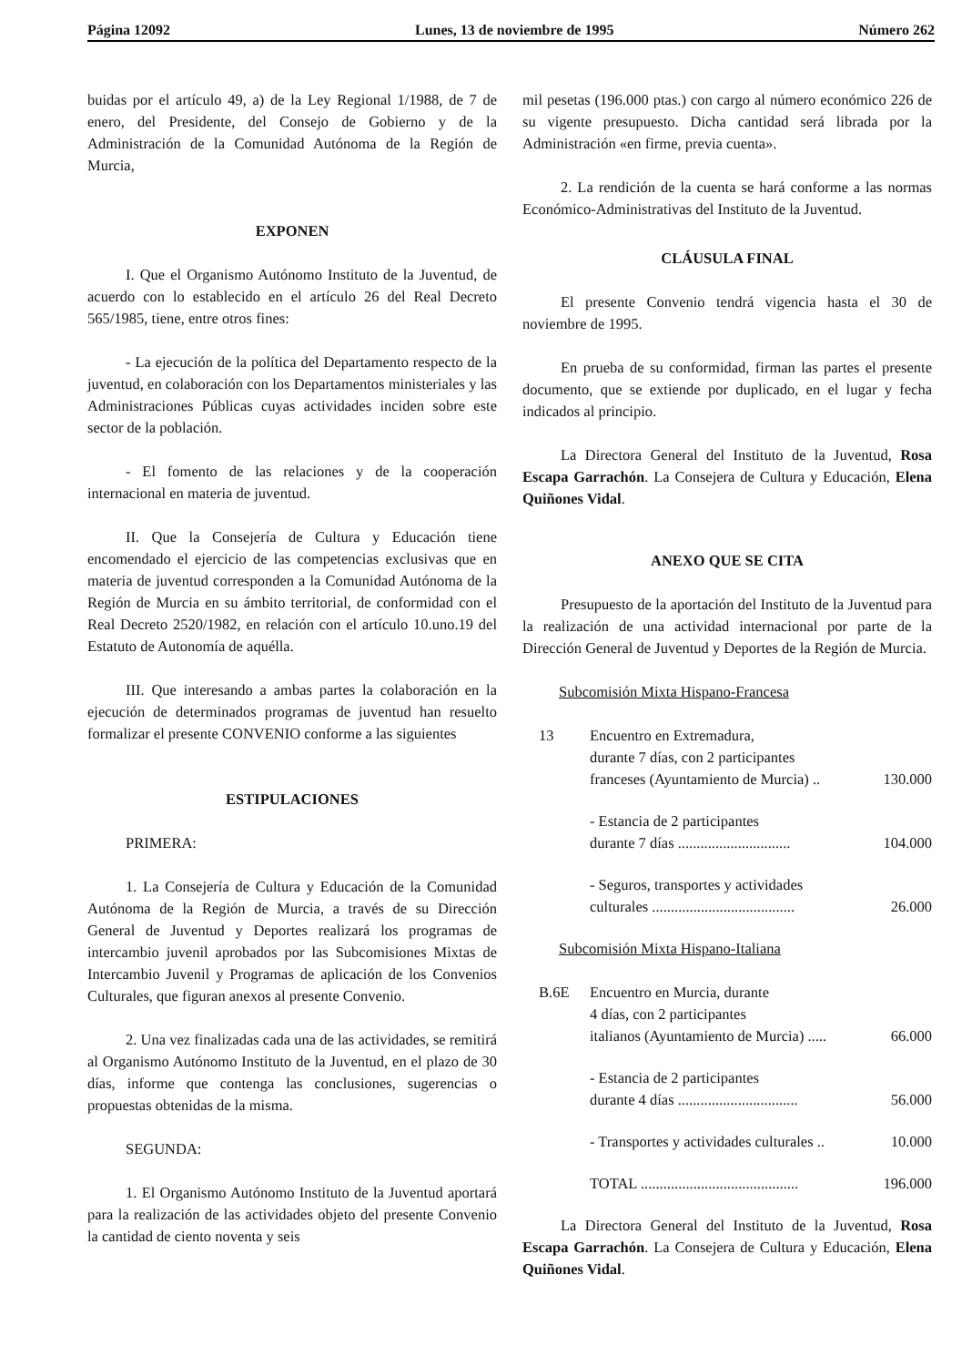Página 12092 Lunes, 13 de noviembre de 1995 Número 262
buidas por el artículo 49, a) de la Ley Regional 1/1988, de 7 de enero, del Presidente, del Consejo de Gobierno y de la Administración de la Comunidad Autónoma de la Región de Murcia,
EXPONEN
I. Que el Organismo Autónomo Instituto de la Juventud, de acuerdo con lo establecido en el artículo 26 del Real Decreto 565/1985, tiene, entre otros fines:
- La ejecución de la política del Departamento respecto de la juventud, en colaboración con los Departamentos ministeriales y las Administraciones Públicas cuyas actividades inciden sobre este sector de la población.
- El fomento de las relaciones y de la cooperación internacional en materia de juventud.
II. Que la Consejería de Cultura y Educación tiene encomendado el ejercicio de las competencias exclusivas que en materia de juventud corresponden a la Comunidad Autónoma de la Región de Murcia en su ámbito territorial, de conformidad con el Real Decreto 2520/1982, en relación con el artículo 10.uno.19 del Estatuto de Autonomía de aquélla.
III. Que interesando a ambas partes la colaboración en la ejecución de determinados programas de juventud han resuelto formalizar el presente CONVENIO conforme a las siguientes
ESTIPULACIONES
PRIMERA:
1. La Consejería de Cultura y Educación de la Comunidad Autónoma de la Región de Murcia, a través de su Dirección General de Juventud y Deportes realizará los programas de intercambio juvenil aprobados por las Subcomisiones Mixtas de Intercambio Juvenil y Programas de aplicación de los Convenios Culturales, que figuran anexos al presente Convenio.
2. Una vez finalizadas cada una de las actividades, se remitirá al Organismo Autónomo Instituto de la Juventud, en el plazo de 30 días, informe que contenga las conclusiones, sugerencias o propuestas obtenidas de la misma.
SEGUNDA:
1. El Organismo Autónomo Instituto de la Juventud aportará para la realización de las actividades objeto del presente Convenio la cantidad de ciento noventa y seis
mil pesetas (196.000 ptas.) con cargo al número económico 226 de su vigente presupuesto. Dicha cantidad será librada por la Administración «en firme, previa cuenta».
2. La rendición de la cuenta se hará conforme a las normas Económico-Administrativas del Instituto de la Juventud.
CLÁUSULA FINAL
El presente Convenio tendrá vigencia hasta el 30 de noviembre de 1995.
En prueba de su conformidad, firman las partes el presente documento, que se extiende por duplicado, en el lugar y fecha indicados al principio.
La Directora General del Instituto de la Juventud, Rosa Escapa Garrachón. La Consejera de Cultura y Educación, Elena Quiñones Vidal.
ANEXO QUE SE CITA
Presupuesto de la aportación del Instituto de la Juventud para la realización de una actividad internacional por parte de la Dirección General de Juventud y Deportes de la Región de Murcia.
Subcomisión Mixta Hispano-Francesa
13 Encuentro en Extremadura,
durante 7 días, con 2 participantes
franceses (Ayuntamiento de Murcia) .. 130.000
- Estancia de 2 participantes
durante 7 días .............................. 104.000
- Seguros, transportes y actividades
culturales ...................................... 26.000
Subcomisión Mixta Hispano-Italiana
B.6E Encuentro en Murcia, durante
4 días, con 2 participantes
italianos (Ayuntamiento de Murcia) ..... 66.000
- Estancia de 2 participantes
durante 4 días ................................ 56.000
- Transportes y actividades culturales .. 10.000
TOTAL .......................................... 196.000
La Directora General del Instituto de la Juventud, Rosa Escapa Garrachón. La Consejera de Cultura y Educación, Elena Quiñones Vidal.